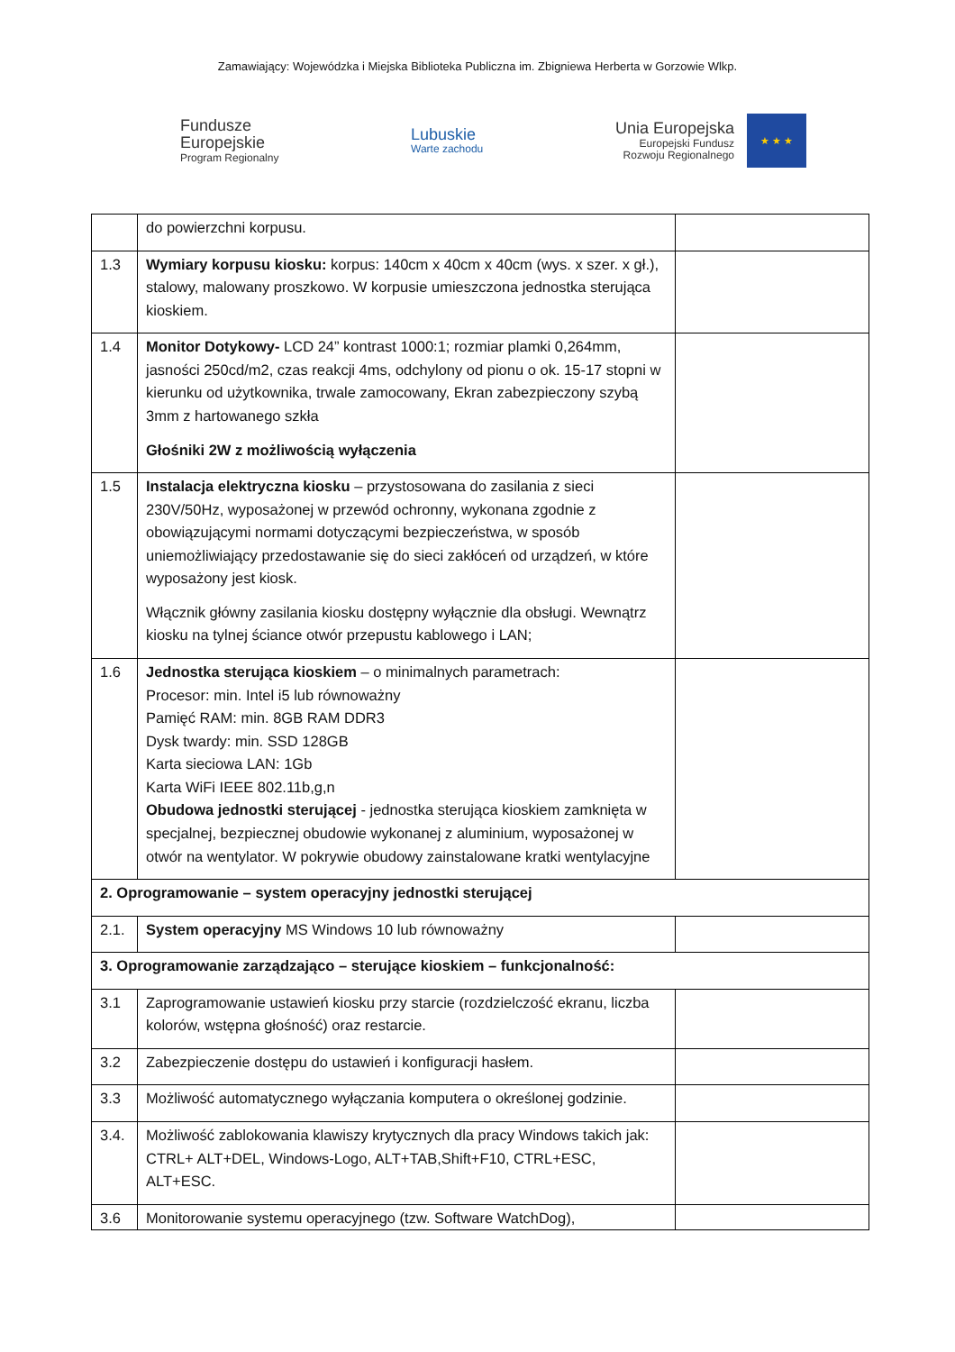Zamawiający: Wojewódzka i Miejska Biblioteka Publiczna im. Zbigniewa Herberta w Gorzowie Wlkp.
Fundusze
Europejskie
Program Regionalny
Lubuskie
Warte zachodu
Unia Europejska
Europejski Fundusz
Rozwoju Regionalnego
★ ★ ★
| | do powierzchni korpusu. | |
| 1.3 | Wymiary korpusu kiosku: korpus: 140cm x 40cm x 40cm (wys. x szer. x gł.), stalowy, malowany proszkowo. W korpusie umieszczona jednostka sterująca kioskiem. | |
| 1.4 | Monitor Dotykowy- LCD 24” kontrast 1000:1; rozmiar plamki 0,264mm, jasności 250cd/m2, czas reakcji 4ms, odchylony od pionu o ok. 15-17 stopni w kierunku od użytkownika, trwale zamocowany, Ekran zabezpieczony szybą 3mm z hartowanego szkła Głośniki 2W z możliwością wyłączenia | |
| 1.5 | Instalacja elektryczna kiosku – przystosowana do zasilania z sieci 230V/50Hz, wyposażonej w przewód ochronny, wykonana zgodnie z obowiązującymi normami dotyczącymi bezpieczeństwa, w sposób uniemożliwiający przedostawanie się do sieci zakłóceń od urządzeń, w które wyposażony jest kiosk. Włącznik główny zasilania kiosku dostępny wyłącznie dla obsługi. Wewnątrz kiosku na tylnej ściance otwór przepustu kablowego i LAN; | |
| 1.6 | Jednostka sterująca kioskiem – o minimalnych parametrach: Procesor: min. Intel i5 lub równoważny Pamięć RAM: min. 8GB RAM DDR3 Dysk twardy: min. SSD 128GB Karta sieciowa LAN: 1Gb Karta WiFi IEEE 802.11b,g,n Obudowa jednostki sterującej - jednostka sterująca kioskiem zamknięta w specjalnej, bezpiecznej obudowie wykonanej z aluminium, wyposażonej w otwór na wentylator. W pokrywie obudowy zainstalowane kratki wentylacyjne | |
| 2. Oprogramowanie – system operacyjny jednostki sterującej | | |
| 2.1. | System operacyjny MS Windows 10 lub równoważny | |
| 3. Oprogramowanie zarządzająco – sterujące kioskiem – funkcjonalność: | | |
| 3.1 | Zaprogramowanie ustawień kiosku przy starcie (rozdzielczość ekranu, liczba kolorów, wstępna głośność) oraz restarcie. | |
| 3.2 | Zabezpieczenie dostępu do ustawień i konfiguracji hasłem. | |
| 3.3 | Możliwość automatycznego wyłączania komputera o określonej godzinie. | |
| 3.4. | Możliwość zablokowania klawiszy krytycznych dla pracy Windows takich jak: CTRL+ ALT+DEL, Windows-Logo, ALT+TAB,Shift+F10, CTRL+ESC, ALT+ESC. | |
| 3.6 | Monitorowanie systemu operacyjnego (tzw. Software WatchDog), | |